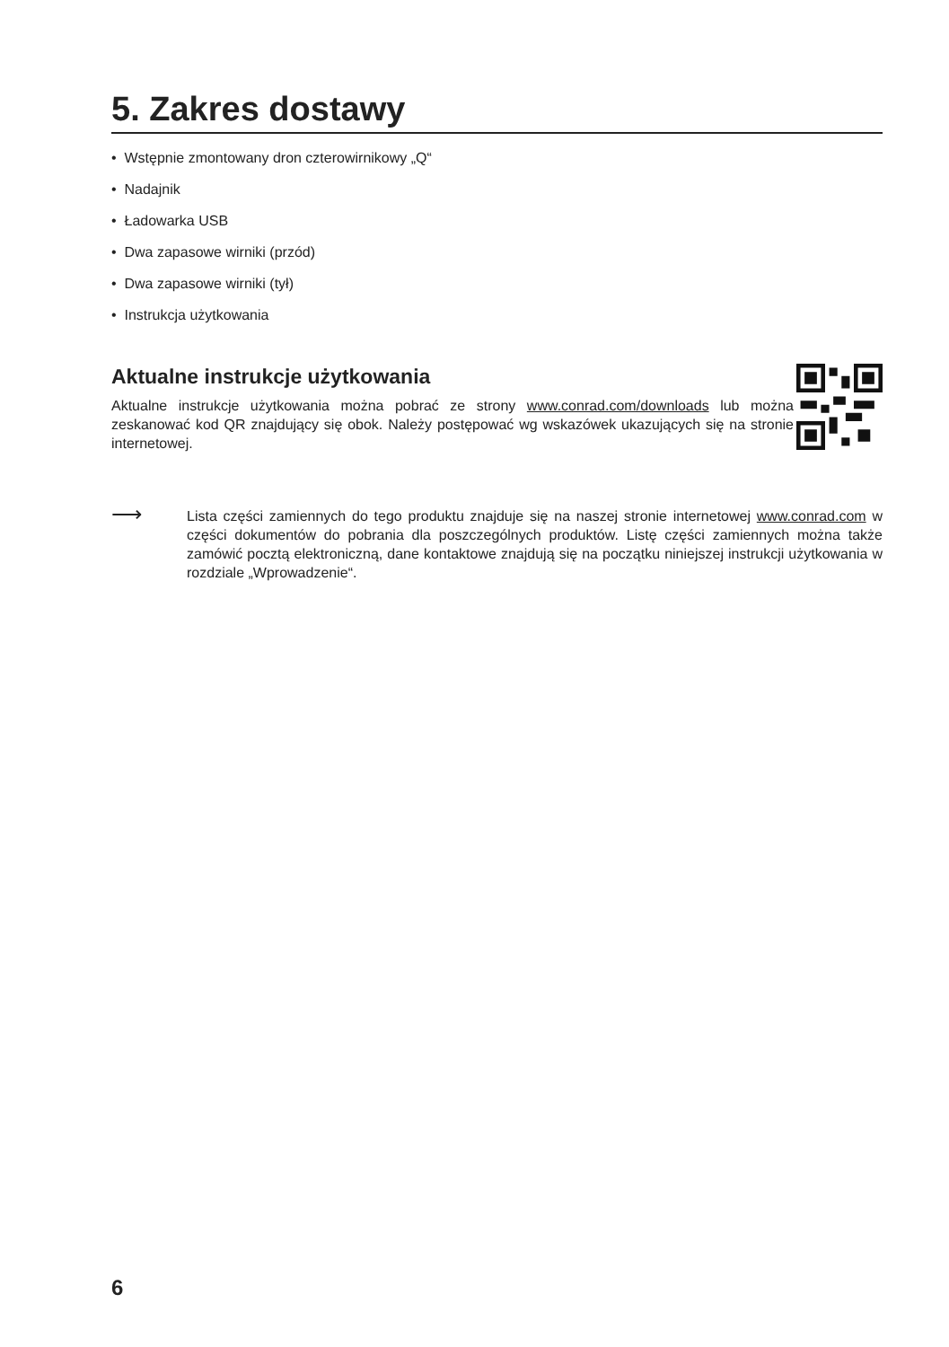5. Zakres dostawy
• Wstępnie zmontowany dron czterowirnikowy „Q“
• Nadajnik
• Ładowarka USB
• Dwa zapasowe wirniki (przód)
• Dwa zapasowe wirniki (tył)
• Instrukcja użytkowania
Aktualne instrukcje użytkowania
Aktualne instrukcje użytkowania można pobrać ze strony www.conrad.com/downloads lub można zeskanować kod QR znajdujący się obok. Należy postępować wg wskazówek ukazujących się na stronie internetowej.
⟶
Lista części zamiennych do tego produktu znajduje się na naszej stronie internetowej www.conrad.com w części dokumentów do pobrania dla poszczególnych produktów. Listę części zamiennych można także zamówić pocztą elektroniczną, dane kontaktowe znajdują się na początku niniejszej instrukcji użytkowania w rozdziale „Wprowadzenie“.
6